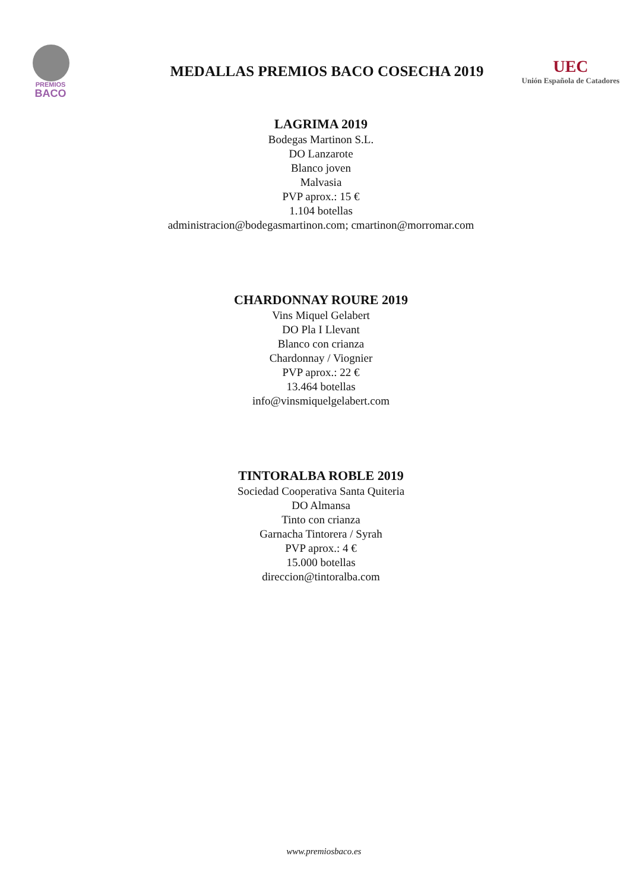PREMIOS
BACO
MEDALLAS PREMIOS BACO COSECHA 2019
UEC
Unión Española de Catadores
LAGRIMA 2019
Bodegas Martinon S.L.
DO Lanzarote
Blanco joven
Malvasia
PVP aprox.: 15 €
1.104 botellas
administracion@bodegasmartinon.com; cmartinon@morromar.com
CHARDONNAY ROURE 2019
Vins Miquel Gelabert
DO Pla I Llevant
Blanco con crianza
Chardonnay / Viognier
PVP aprox.: 22 €
13.464 botellas
info@vinsmiquelgelabert.com
TINTORALBA ROBLE 2019
Sociedad Cooperativa Santa Quiteria
DO Almansa
Tinto con crianza
Garnacha Tintorera / Syrah
PVP aprox.: 4 €
15.000 botellas
direccion@tintoralba.com
www.premiosbaco.es